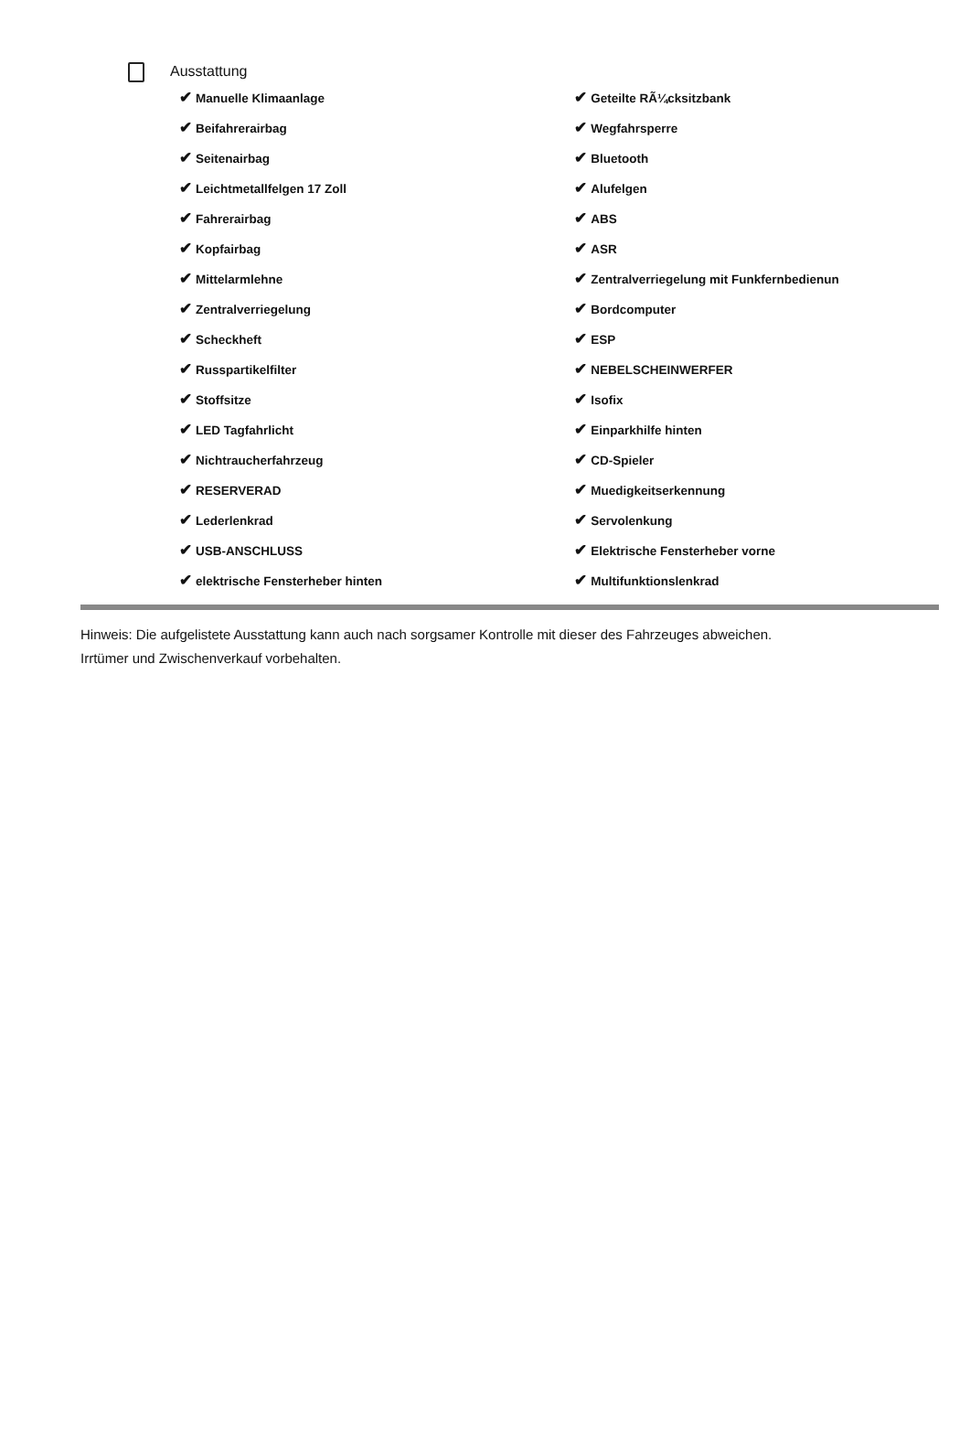Ausstattung
| ✔ Manuelle Klimaanlage | ✔ Geteilte RÃ¼cksitzbank |
| ✔ Beifahrerairbag | ✔ Wegfahrsperre |
| ✔ Seitenairbag | ✔ Bluetooth |
| ✔ Leichtmetallfelgen 17 Zoll | ✔ Alufelgen |
| ✔ Fahrerairbag | ✔ ABS |
| ✔ Kopfairbag | ✔ ASR |
| ✔ Mittelarmlehne | ✔ Zentralverriegelung mit Funkfernbedienun |
| ✔ Zentralverriegelung | ✔ Bordcomputer |
| ✔ Scheckheft | ✔ ESP |
| ✔ Russpartikelfilter | ✔ NEBELSCHEINWERFER |
| ✔ Stoffsitze | ✔ Isofix |
| ✔ LED Tagfahrlicht | ✔ Einparkhilfe hinten |
| ✔ Nichtraucherfahrzeug | ✔ CD-Spieler |
| ✔ RESERVERAD | ✔ Muedigkeitserkennung |
| ✔ Lederlenkrad | ✔ Servolenkung |
| ✔ USB-ANSCHLUSS | ✔ Elektrische Fensterheber vorne |
| ✔ elektrische Fensterheber hinten | ✔ Multifunktionslenkrad |
Hinweis: Die aufgelistete Ausstattung kann auch nach sorgsamer Kontrolle mit dieser des Fahrzeuges abweichen. Irrtümer und Zwischenverkauf vorbehalten.